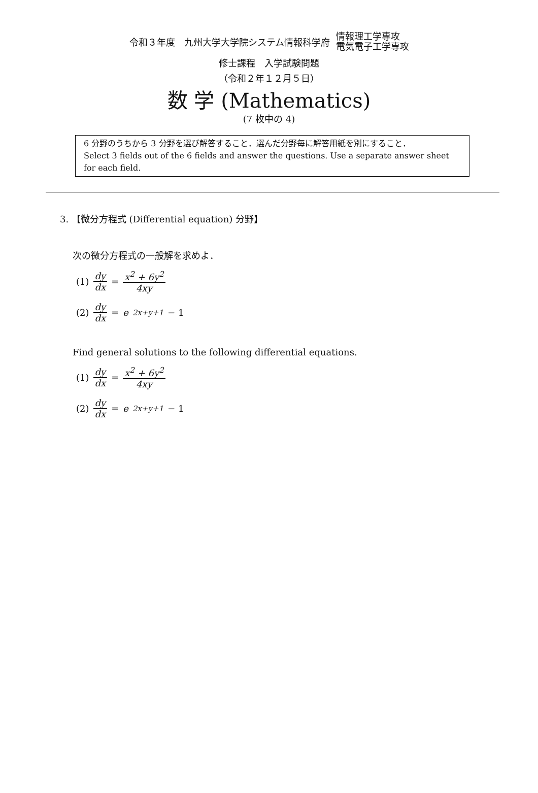令和３年度　九州大学大学院システム情報科学府
情報理工学専攻
電気電子工学専攻
修士課程　入学試験問題
（令和２年１２月５日）
数 学 (Mathematics)
(7 枚中の 4)
6 分野のうちから 3 分野を選び解答すること．選んだ分野毎に解答用紙を別にすること．
Select 3 fields out of the 6 fields and answer the questions. Use a separate answer sheet for each field.
3. 【微分方程式 (Differential equation) 分野】
次の微分方程式の一般解を求めよ．
(1) dy dx = x<sup>2</sup> + 6y<sup>2</sup> 4xy
(2) dy dx = e<sup>2x+y+1</sup> − 1
Find general solutions to the following differential equations.
(1) dy dx = x<sup>2</sup> + 6y<sup>2</sup> 4xy
(2) dy dx = e<sup>2x+y+1</sup> − 1